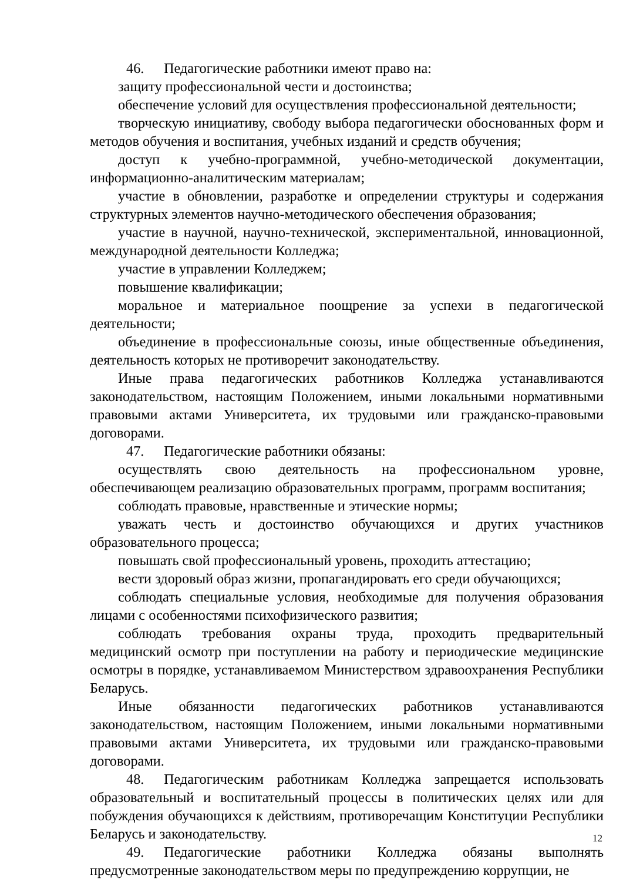46. Педагогические работники имеют право на:
защиту профессиональной чести и достоинства;
обеспечение условий для осуществления профессиональной деятельности;
творческую инициативу, свободу выбора педагогически обоснованных форм и методов обучения и воспитания, учебных изданий и средств обучения;
доступ к учебно-программной, учебно-методической документации, информационно-аналитическим материалам;
участие в обновлении, разработке и определении структуры и содержания структурных элементов научно-методического обеспечения образования;
участие в научной, научно-технической, экспериментальной, инновационной, международной деятельности Колледжа;
участие в управлении Колледжем;
повышение квалификации;
моральное и материальное поощрение за успехи в педагогической деятельности;
объединение в профессиональные союзы, иные общественные объединения, деятельность которых не противоречит законодательству.
Иные права педагогических работников Колледжа устанавливаются законодательством, настоящим Положением, иными локальными нормативными правовыми актами Университета, их трудовыми или гражданско-правовыми договорами.
47. Педагогические работники обязаны:
осуществлять свою деятельность на профессиональном уровне, обеспечивающем реализацию образовательных программ, программ воспитания;
соблюдать правовые, нравственные и этические нормы;
уважать честь и достоинство обучающихся и других участников образовательного процесса;
повышать свой профессиональный уровень, проходить аттестацию;
вести здоровый образ жизни, пропагандировать его среди обучающихся;
соблюдать специальные условия, необходимые для получения образования лицами с особенностями психофизического развития;
соблюдать требования охраны труда, проходить предварительный медицинский осмотр при поступлении на работу и периодические медицинские осмотры в порядке, устанавливаемом Министерством здравоохранения Республики Беларусь.
Иные обязанности педагогических работников устанавливаются законодательством, настоящим Положением, иными локальными нормативными правовыми актами Университета, их трудовыми или гражданско-правовыми договорами.
48. Педагогическим работникам Колледжа запрещается использовать образовательный и воспитательный процессы в политических целях или для побуждения обучающихся к действиям, противоречащим Конституции Республики Беларусь и законодательству.
49. Педагогические работники Колледжа обязаны выполнять предусмотренные законодательством меры по предупреждению коррупции, не
12